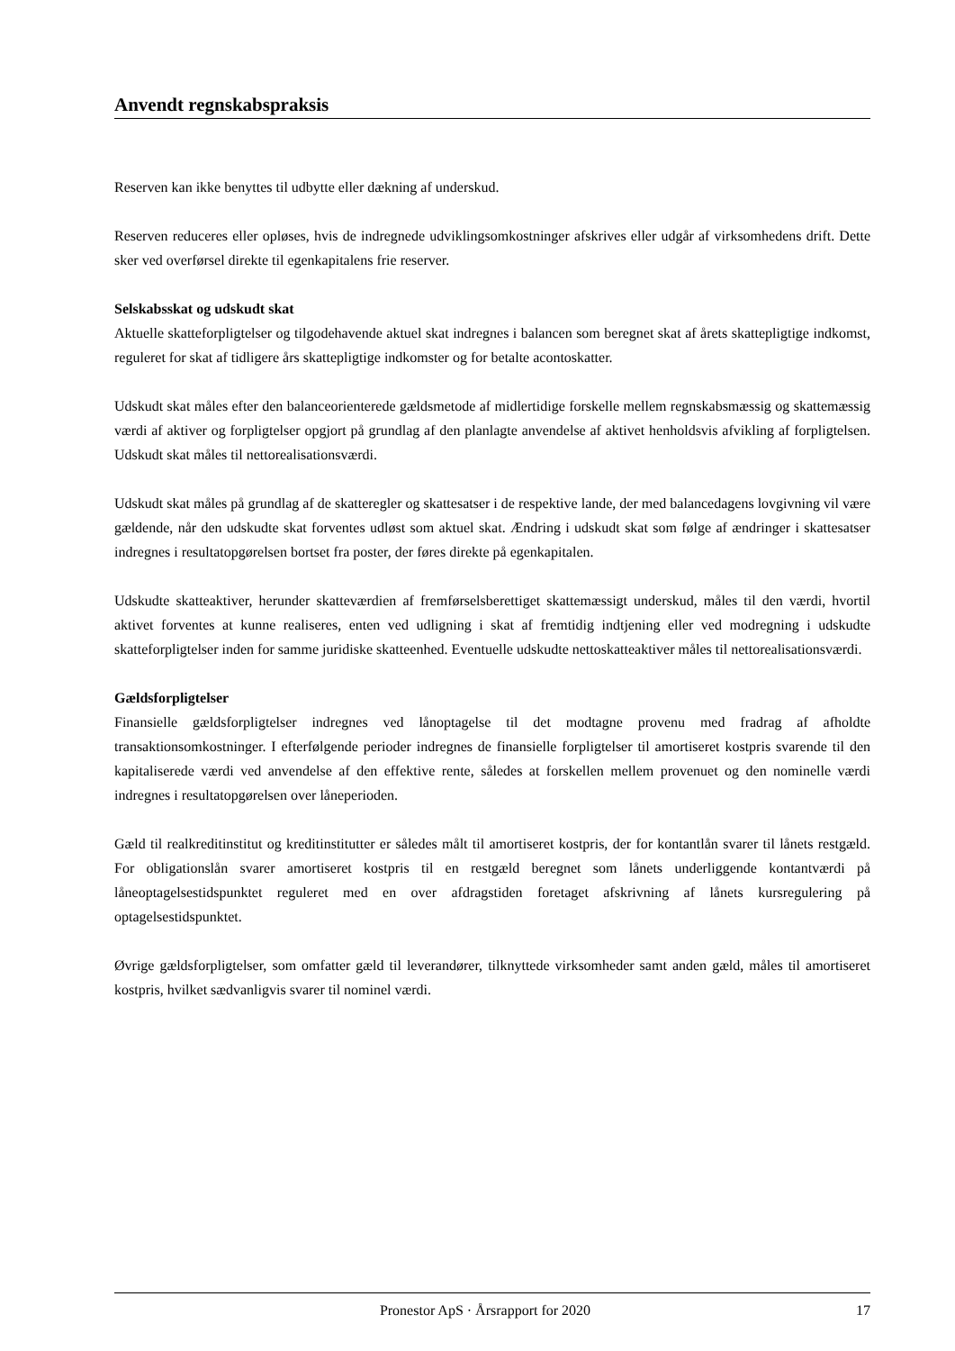Anvendt regnskabspraksis
Reserven kan ikke benyttes til udbytte eller dækning af underskud.
Reserven reduceres eller opløses, hvis de indregnede udviklingsomkostninger afskrives eller udgår af virksomhedens drift. Dette sker ved overførsel direkte til egenkapitalens frie reserver.
Selskabsskat og udskudt skat
Aktuelle skatteforpligtelser og tilgodehavende aktuel skat indregnes i balancen som beregnet skat af årets skattepligtige indkomst, reguleret for skat af tidligere års skattepligtige indkomster og for betalte acontoskatter.
Udskudt skat måles efter den balanceorienterede gældsmetode af midlertidige forskelle mellem regnskabsmæssig og skattemæssig værdi af aktiver og forpligtelser opgjort på grundlag af den planlagte anvendelse af aktivet henholdsvis afvikling af forpligtelsen. Udskudt skat måles til nettorealisationsværdi.
Udskudt skat måles på grundlag af de skatteregler og skattesatser i de respektive lande, der med balancedagens lovgivning vil være gældende, når den udskudte skat forventes udløst som aktuel skat. Ændring i udskudt skat som følge af ændringer i skattesatser indregnes i resultatopgørelsen bortset fra poster, der føres direkte på egenkapitalen.
Udskudte skatteaktiver, herunder skatteværdien af fremførselsberettiget skattemæssigt underskud, måles til den værdi, hvortil aktivet forventes at kunne realiseres, enten ved udligning i skat af fremtidig indtjening eller ved modregning i udskudte skatteforpligtelser inden for samme juridiske skatteenhed. Eventuelle udskudte nettoskatteaktiver måles til nettorealisationsværdi.
Gældsforpligtelser
Finansielle gældsforpligtelser indregnes ved lånoptagelse til det modtagne provenu med fradrag af afholdte transaktionsomkostninger. I efterfølgende perioder indregnes de finansielle forpligtelser til amortiseret kostpris svarende til den kapitaliserede værdi ved anvendelse af den effektive rente, således at forskellen mellem provenuet og den nominelle værdi indregnes i resultatopgørelsen over låneperioden.
Gæld til realkreditinstitut og kreditinstitutter er således målt til amortiseret kostpris, der for kontantlån svarer til lånets restgæld. For obligationslån svarer amortiseret kostpris til en restgæld beregnet som lånets underliggende kontantværdi på låneoptagelsestidspunktet reguleret med en over afdragstiden foretaget afskrivning af lånets kursregulering på optagelsestidspunktet.
Øvrige gældsforpligtelser, som omfatter gæld til leverandører, tilknyttede virksomheder samt anden gæld, måles til amortiseret kostpris, hvilket sædvanligvis svarer til nominel værdi.
Pronestor ApS · Årsrapport for 2020 17